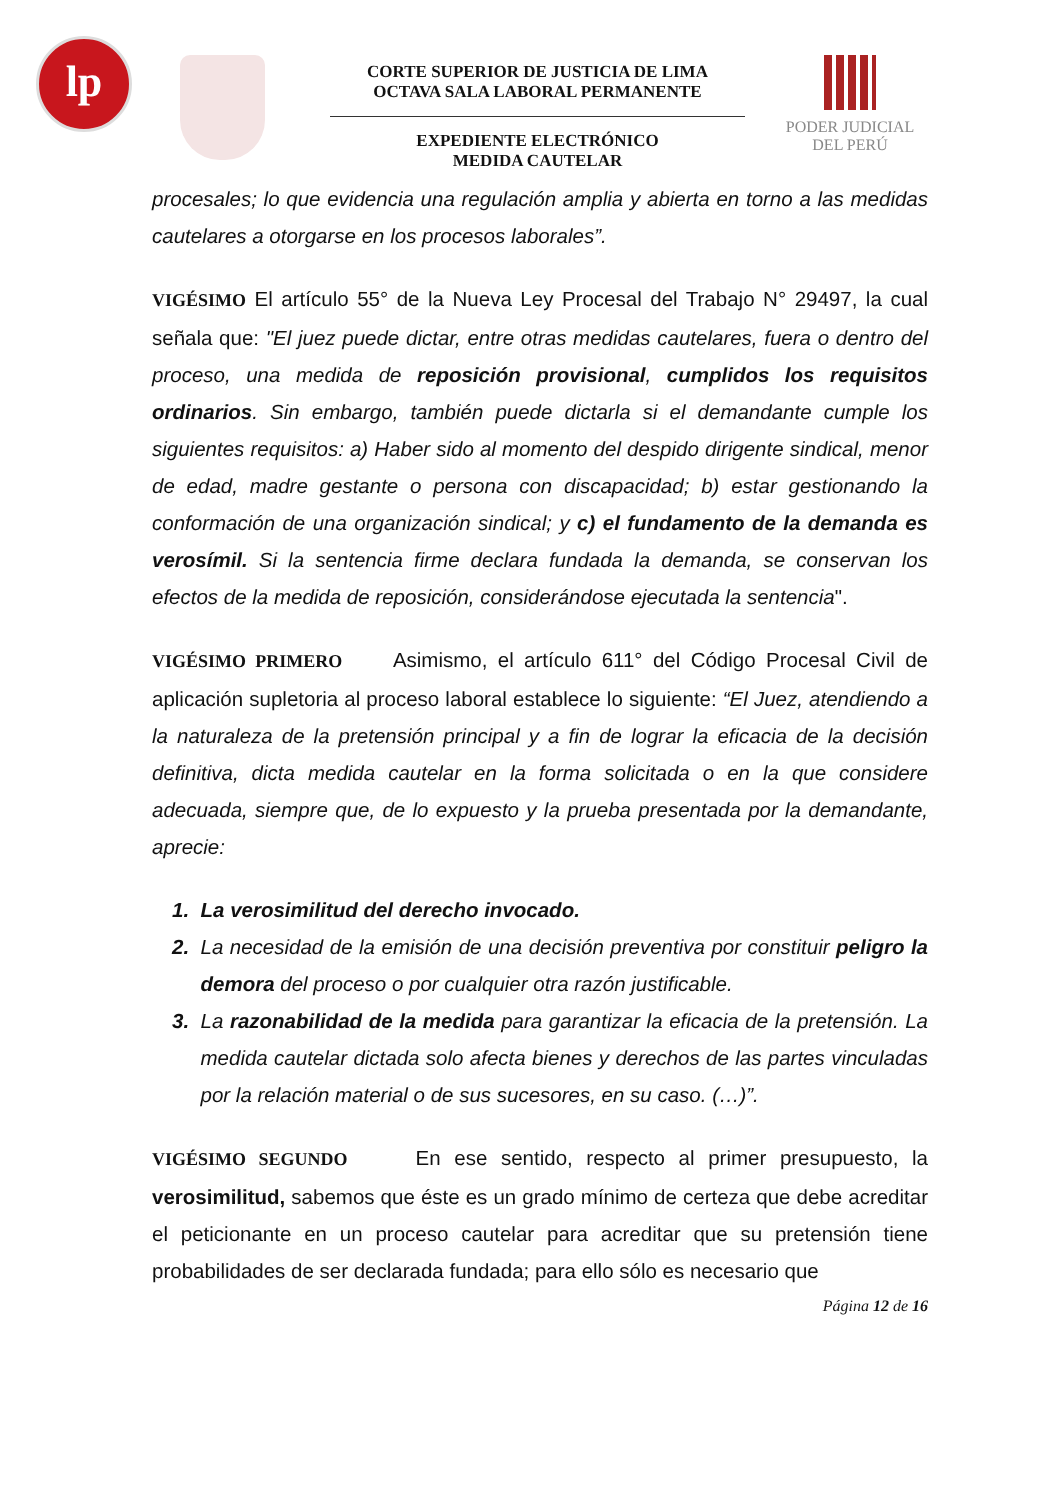lp
CORTE SUPERIOR DE JUSTICIA DE LIMA
OCTAVA SALA LABORAL PERMANENTE
EXPEDIENTE ELECTRÓNICO
MEDIDA CAUTELAR
PODER JUDICIAL
DEL PERÚ
procesales; lo que evidencia una regulación amplia y abierta en torno a las medidas cautelares a otorgarse en los procesos laborales”.
VIGÉSIMO El artículo 55° de la Nueva Ley Procesal del Trabajo N° 29497, la cual señala que: "El juez puede dictar, entre otras medidas cautelares, fuera o dentro del proceso, una medida de reposición provisional, cumplidos los requisitos ordinarios. Sin embargo, también puede dictarla si el demandante cumple los siguientes requisitos: a) Haber sido al momento del despido dirigente sindical, menor de edad, madre gestante o persona con discapacidad; b) estar gestionando la conformación de una organización sindical; y c) el fundamento de la demanda es verosímil. Si la sentencia firme declara fundada la demanda, se conservan los efectos de la medida de reposición, considerándose ejecutada la sentencia".
VIGÉSIMO PRIMERO Asimismo, el artículo 611° del Código Procesal Civil de aplicación supletoria al proceso laboral establece lo siguiente: “El Juez, atendiendo a la naturaleza de la pretensión principal y a fin de lograr la eficacia de la decisión definitiva, dicta medida cautelar en la forma solicitada o en la que considere adecuada, siempre que, de lo expuesto y la prueba presentada por la demandante, aprecie:
1. La verosimilitud del derecho invocado.
2. La necesidad de la emisión de una decisión preventiva por constituir peligro la demora del proceso o por cualquier otra razón justificable.
3. La razonabilidad de la medida para garantizar la eficacia de la pretensión. La medida cautelar dictada solo afecta bienes y derechos de las partes vinculadas por la relación material o de sus sucesores, en su caso. (…)”.
VIGÉSIMO SEGUNDO En ese sentido, respecto al primer presupuesto, la verosimilitud, sabemos que éste es un grado mínimo de certeza que debe acreditar el peticionante en un proceso cautelar para acreditar que su pretensión tiene probabilidades de ser declarada fundada; para ello sólo es necesario que
Página 12 de 16